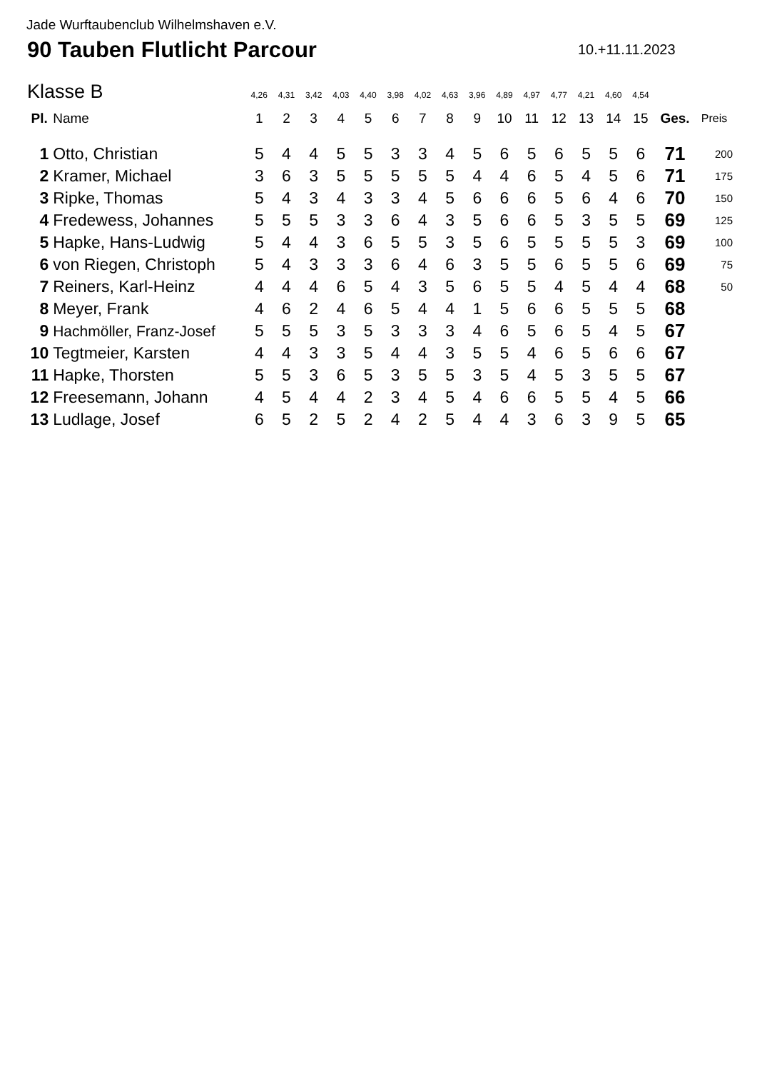Jade Wurftaubenclub Wilhelmshaven e.V.
90 Tauben Flutlicht Parcour 10.+11.11.2023
Klasse B
| | | 4,26 | 4,31 | 3,42 | 4,03 | 4,40 | 3,98 | 4,02 | 4,63 | 3,96 | 4,89 | 4,97 | 4,77 | 4,21 | 4,60 | 4,54 | | |
| Pl. | Name | 1 | 2 | 3 | 4 | 5 | 6 | 7 | 8 | 9 | 10 | 11 | 12 | 13 | 14 | 15 | Ges. | Preis |
| 1 | Otto, Christian | 5 | 4 | 4 | 5 | 5 | 3 | 3 | 4 | 5 | 6 | 5 | 6 | 5 | 5 | 6 | 71 | 200 |
| 2 | Kramer, Michael | 3 | 6 | 3 | 5 | 5 | 5 | 5 | 5 | 4 | 4 | 6 | 5 | 4 | 5 | 6 | 71 | 175 |
| 3 | Ripke, Thomas | 5 | 4 | 3 | 4 | 3 | 3 | 4 | 5 | 6 | 6 | 6 | 5 | 6 | 4 | 6 | 70 | 150 |
| 4 | Fredewess, Johannes | 5 | 5 | 5 | 3 | 3 | 6 | 4 | 3 | 5 | 6 | 6 | 5 | 3 | 5 | 5 | 69 | 125 |
| 5 | Hapke, Hans-Ludwig | 5 | 4 | 4 | 3 | 6 | 5 | 5 | 3 | 5 | 6 | 5 | 5 | 5 | 5 | 3 | 69 | 100 |
| 6 | von Riegen, Christoph | 5 | 4 | 3 | 3 | 3 | 6 | 4 | 6 | 3 | 5 | 5 | 6 | 5 | 5 | 6 | 69 | 75 |
| 7 | Reiners, Karl-Heinz | 4 | 4 | 4 | 6 | 5 | 4 | 3 | 5 | 6 | 5 | 5 | 4 | 5 | 4 | 4 | 68 | 50 |
| 8 | Meyer, Frank | 4 | 6 | 2 | 4 | 6 | 5 | 4 | 4 | 1 | 5 | 6 | 6 | 5 | 5 | 5 | 68 | |
| 9 | Hachmöller, Franz-Josef | 5 | 5 | 5 | 3 | 5 | 3 | 3 | 3 | 4 | 6 | 5 | 6 | 5 | 4 | 5 | 67 | |
| 10 | Tegtmeier, Karsten | 4 | 4 | 3 | 3 | 5 | 4 | 4 | 3 | 5 | 5 | 4 | 6 | 5 | 6 | 6 | 67 | |
| 11 | Hapke, Thorsten | 5 | 5 | 3 | 6 | 5 | 3 | 5 | 5 | 3 | 5 | 4 | 5 | 3 | 5 | 5 | 67 | |
| 12 | Freesemann, Johann | 4 | 5 | 4 | 4 | 2 | 3 | 4 | 5 | 4 | 6 | 6 | 5 | 5 | 4 | 5 | 66 | |
| 13 | Ludlage, Josef | 6 | 5 | 2 | 5 | 2 | 4 | 2 | 5 | 4 | 4 | 3 | 6 | 3 | 9 | 5 | 65 | |